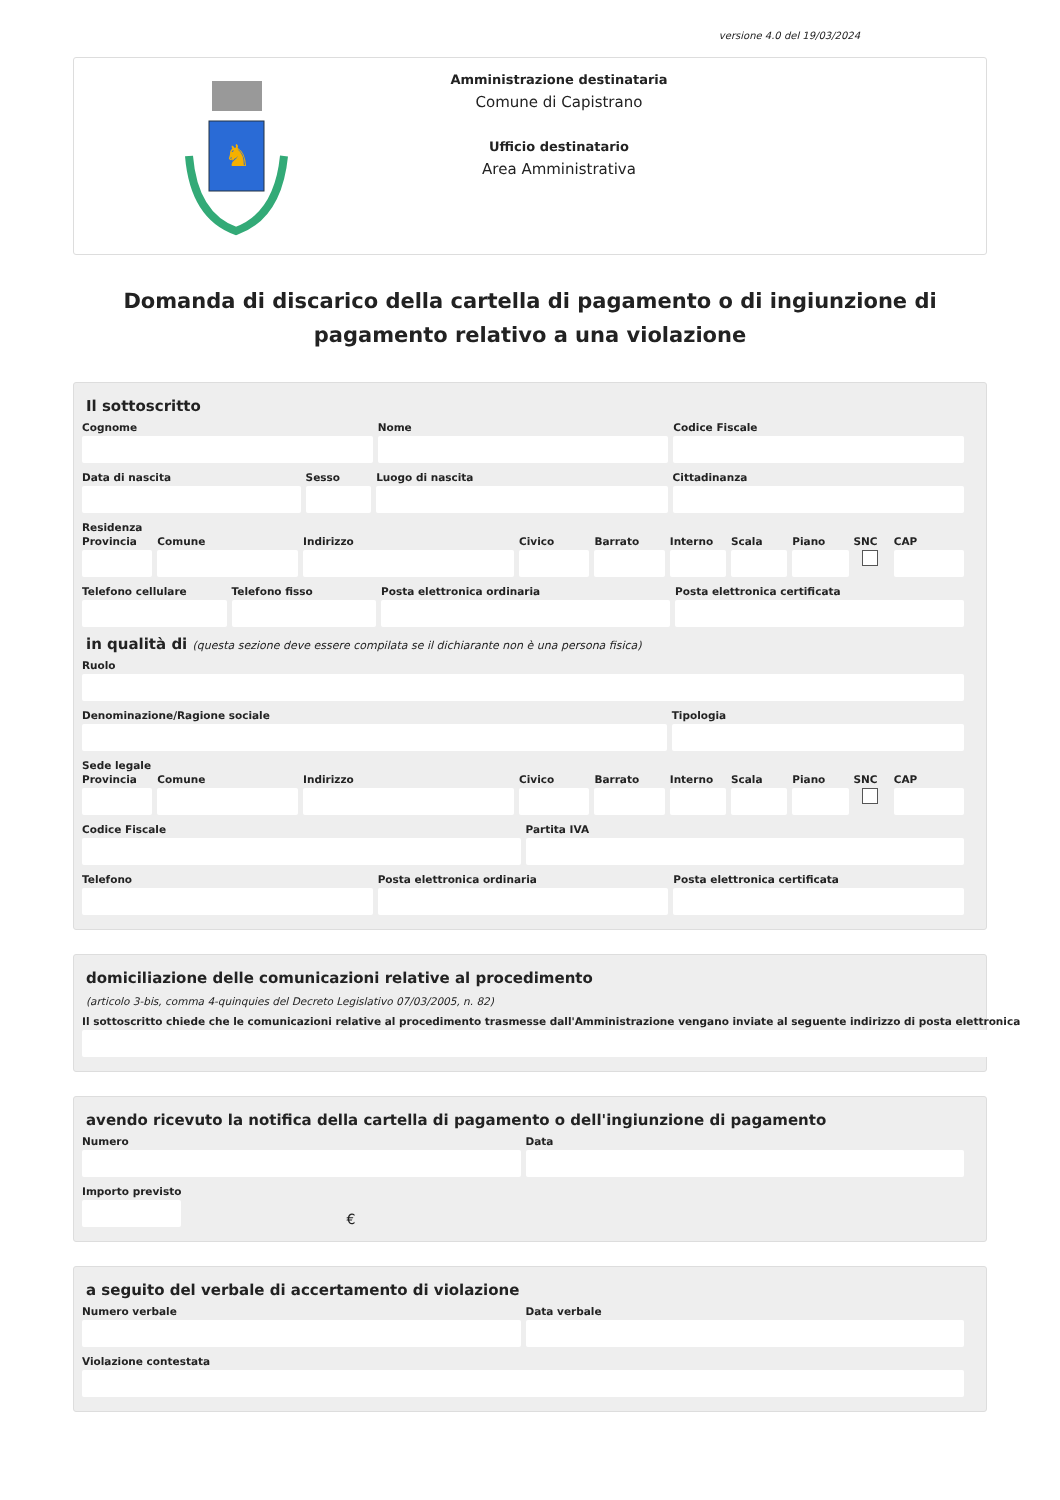versione 4.0 del 19/03/2024
♞
Amministrazione destinataria
Comune di Capistrano
Ufficio destinatario
Area Amministrativa
Domanda di discarico della cartella di pagamento o di ingiunzione di pagamento relativo a una violazione
Il sottoscritto
Cognome Nome Codice Fiscale
Data di nascita Sesso Luogo di nascita Cittadinanza
Residenza
Provincia Comune Indirizzo Civico Barrato Interno Scala Piano SNC CAP
Telefono cellulare Telefono fisso Posta elettronica ordinaria Posta elettronica certificata
in qualità di (questa sezione deve essere compilata se il dichiarante non è una persona fisica)
Ruolo
Denominazione/Ragione sociale Tipologia
Sede legale
Provincia Comune Indirizzo Civico Barrato Interno Scala Piano SNC CAP
Codice Fiscale Partita IVA
Telefono Posta elettronica ordinaria Posta elettronica certificata
domiciliazione delle comunicazioni relative al procedimento
(articolo 3-bis, comma 4-quinquies del Decreto Legislativo 07/03/2005, n. 82)
Il sottoscritto chiede che le comunicazioni relative al procedimento trasmesse dall'Amministrazione vengano inviate al seguente indirizzo di posta elettronica
avendo ricevuto la notifica della cartella di pagamento o dell'ingiunzione di pagamento
Numero Data
Importo previsto
€
a seguito del verbale di accertamento di violazione
Numero verbale Data verbale
Violazione contestata